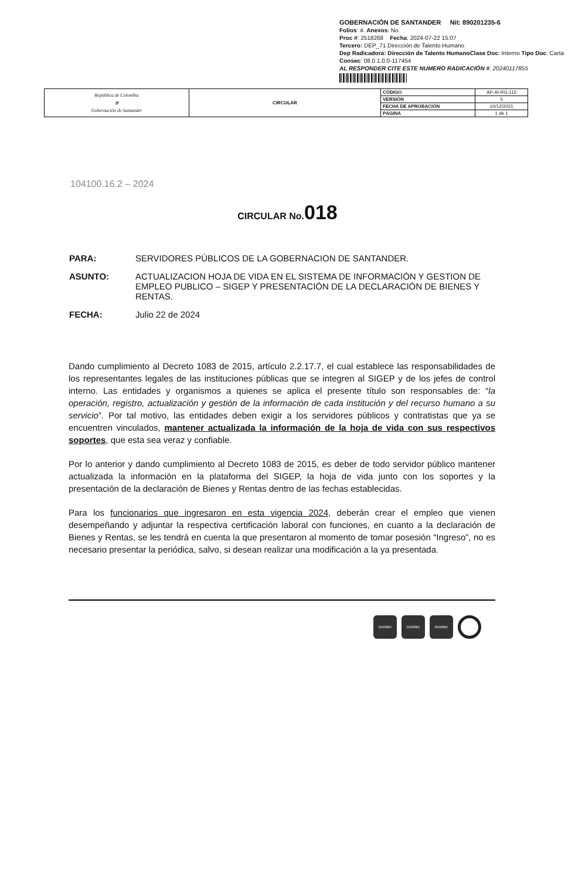GOBERNACIÓN DE SANTANDER Nit: 890201235-6
Folios: 4. Anexos: No.
Proc #: 2518268 Fecha: 2024-07-22 15:07
Tercero: DEP_71 Dirección de Talento Humano
Dep Radicadora: Dirección de Talento HumanoClase Doc: Interno Tipo Doc: Carta
Consec: 08.0.1.0.0-117454
AL RESPONDER CITE ESTE NUMERO RADICACIÓN #: 20240117855
| República de Colombia ⛨ Gobernación de Santander | CIRCULAR | CÓDIGO | AP-AI-RG-115 |
| | | VERSIÓN | 5 |
| | | FECHA DE APROBACIÓN | 10/12/2021 |
| | | PÁGINA | 1 de 1 |
104100.16.2 – 2024
CIRCULAR No.018
PARA: SERVIDORES PÚBLICOS DE LA GOBERNACION DE SANTANDER.
ASUNTO: ACTUALIZACION HOJA DE VIDA EN EL SISTEMA DE INFORMACIÓN Y GESTION DE EMPLEO PUBLICO – SIGEP Y PRESENTACIÓN DE LA DECLARACIÓN DE BIENES Y RENTAS.
FECHA: Julio 22 de 2024
Dando cumplimiento al Decreto 1083 de 2015, artículo 2.2.17.7, el cual establece las responsabilidades de los representantes legales de las instituciones públicas que se integren al SIGEP y de los jefes de control interno. Las entidades y organismos a quienes se aplica el presente título son responsables de: “la operación, registro, actualización y gestión de la información de cada institución y del recurso humano a su servicio”. Por tal motivo, las entidades deben exigir a los servidores públicos y contratistas que ya se encuentren vinculados, mantener actualizada la información de la hoja de vida con sus respectivos soportes, que esta sea veraz y confiable.
Por lo anterior y dando cumplimiento al Decreto 1083 de 2015, es deber de todo servidor público mantener actualizada la información en la plataforma del SIGEP, la hoja de vida junto con los soportes y la presentación de la declaración de Bienes y Rentas dentro de las fechas establecidas.
Para los funcionarios que ingresaron en esta vigencia 2024, deberán crear el empleo que vienen desempeñando y adjuntar la respectiva certificación laboral con funciones, en cuanto a la declaración de Bienes y Rentas, se les tendrá en cuenta la que presentaron al momento de tomar posesión “Ingreso”, no es necesario presentar la periódica, salvo, si desean realizar una modificación a la ya presentada.
icontec icontec icontec